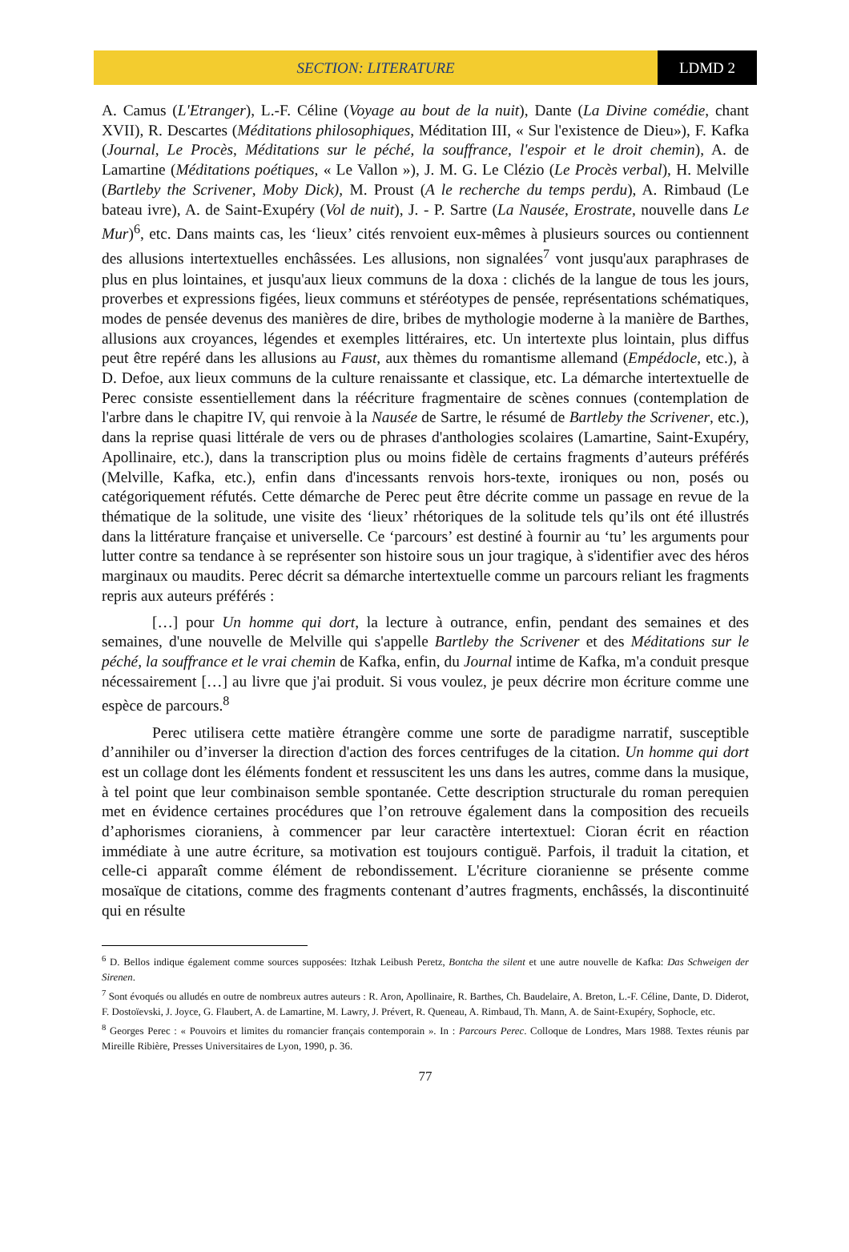SECTION: LITERATURE LDMD 2
A. Camus (L'Etranger), L.-F. Céline (Voyage au bout de la nuit), Dante (La Divine comédie, chant XVII), R. Descartes (Méditations philosophiques, Méditation III, « Sur l'existence de Dieu»), F. Kafka (Journal, Le Procès, Méditations sur le péché, la souffrance, l'espoir et le droit chemin), A. de Lamartine (Méditations poétiques, « Le Vallon »), J. M. G. Le Clézio (Le Procès verbal), H. Melville (Bartleby the Scrivener, Moby Dick), M. Proust (A le recherche du temps perdu), A. Rimbaud (Le bateau ivre), A. de Saint-Exupéry (Vol de nuit), J. - P. Sartre (La Nausée, Erostrate, nouvelle dans Le Mur)<sup>6</sup>, etc. Dans maints cas, les ‘lieux’ cités renvoient eux-mêmes à plusieurs sources ou contiennent des allusions intertextuelles enchâssées. Les allusions, non signalées<sup>7</sup> vont jusqu'aux paraphrases de plus en plus lointaines, et jusqu'aux lieux communs de la doxa : clichés de la langue de tous les jours, proverbes et expressions figées, lieux communs et stéréotypes de pensée, représentations schématiques, modes de pensée devenus des manières de dire, bribes de mythologie moderne à la manière de Barthes, allusions aux croyances, légendes et exemples littéraires, etc. Un intertexte plus lointain, plus diffus peut être repéré dans les allusions au Faust, aux thèmes du romantisme allemand (Empédocle, etc.), à D. Defoe, aux lieux communs de la culture renaissante et classique, etc. La démarche intertextuelle de Perec consiste essentiellement dans la réécriture fragmentaire de scènes connues (contemplation de l'arbre dans le chapitre IV, qui renvoie à la Nausée de Sartre, le résumé de Bartleby the Scrivener, etc.), dans la reprise quasi littérale de vers ou de phrases d'anthologies scolaires (Lamartine, Saint-Exupéry, Apollinaire, etc.), dans la transcription plus ou moins fidèle de certains fragments d’auteurs préférés (Melville, Kafka, etc.), enfin dans d'incessants renvois hors-texte, ironiques ou non, posés ou catégoriquement réfutés. Cette démarche de Perec peut être décrite comme un passage en revue de la thématique de la solitude, une visite des ‘lieux’ rhétoriques de la solitude tels qu’ils ont été illustrés dans la littérature française et universelle. Ce ‘parcours’ est destiné à fournir au ‘tu’ les arguments pour lutter contre sa tendance à se représenter son histoire sous un jour tragique, à s'identifier avec des héros marginaux ou maudits. Perec décrit sa démarche intertextuelle comme un parcours reliant les fragments repris aux auteurs préférés :
[…] pour Un homme qui dort, la lecture à outrance, enfin, pendant des semaines et des semaines, d'une nouvelle de Melville qui s'appelle Bartleby the Scrivener et des Méditations sur le péché, la souffrance et le vrai chemin de Kafka, enfin, du Journal intime de Kafka, m'a conduit presque nécessairement […] au livre que j'ai produit. Si vous voulez, je peux décrire mon écriture comme une espèce de parcours.<sup>8</sup>
Perec utilisera cette matière étrangère comme une sorte de paradigme narratif, susceptible d’annihiler ou d’inverser la direction d'action des forces centrifuges de la citation. Un homme qui dort est un collage dont les éléments fondent et ressuscitent les uns dans les autres, comme dans la musique, à tel point que leur combinaison semble spontanée. Cette description structurale du roman perequien met en évidence certaines procédures que l’on retrouve également dans la composition des recueils d’aphorismes cioraniens, à commencer par leur caractère intertextuel: Cioran écrit en réaction immédiate à une autre écriture, sa motivation est toujours contiguë. Parfois, il traduit la citation, et celle-ci apparaît comme élément de rebondissement. L'écriture cioranienne se présente comme mosaïque de citations, comme des fragments contenant d’autres fragments, enchâssés, la discontinuité qui en résulte
<sup>6</sup> D. Bellos indique également comme sources supposées: Itzhak Leibush Peretz, Bontcha the silent et une autre nouvelle de Kafka: Das Schweigen der Sirenen.
<sup>7</sup> Sont évoqués ou alludés en outre de nombreux autres auteurs : R. Aron, Apollinaire, R. Barthes, Ch. Baudelaire, A. Breton, L.-F. Céline, Dante, D. Diderot, F. Dostoïevski, J. Joyce, G. Flaubert, A. de Lamartine, M. Lawry, J. Prévert, R. Queneau, A. Rimbaud, Th. Mann, A. de Saint-Exupéry, Sophocle, etc.
<sup>8</sup> Georges Perec : « Pouvoirs et limites du romancier français contemporain ». In : Parcours Perec. Colloque de Londres, Mars 1988. Textes réunis par Mireille Ribière, Presses Universitaires de Lyon, 1990, p. 36.
77